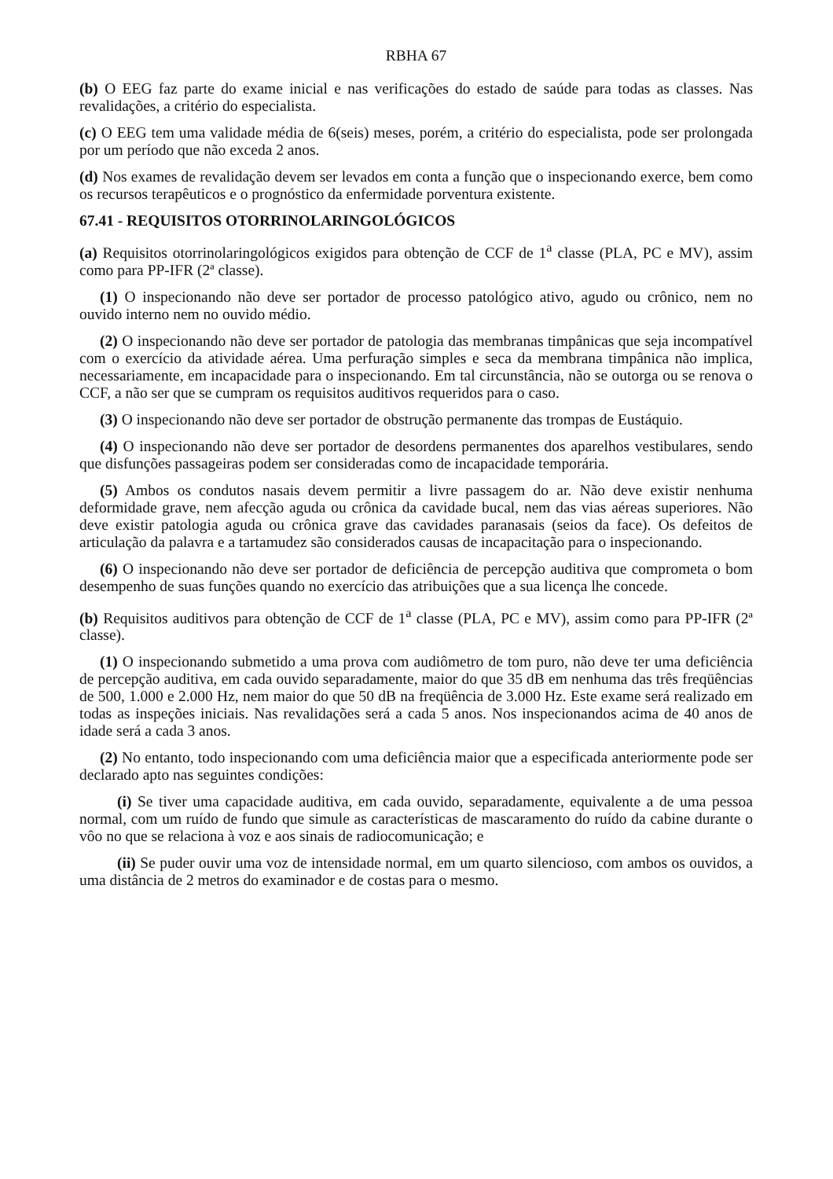RBHA 67
(b) O EEG faz parte do exame inicial e nas verificações do estado de saúde para todas as classes. Nas revalidações, a critério do especialista.
(c) O EEG tem uma validade média de 6(seis) meses, porém, a critério do especialista, pode ser prolongada por um período que não exceda 2 anos.
(d) Nos exames de revalidação devem ser levados em conta a função que o inspecionando exerce, bem como os recursos terapêuticos e o prognóstico da enfermidade porventura existente.
67.41 - REQUISITOS OTORRINOLARINGOLÓGICOS
(a) Requisitos otorrinolaringológicos exigidos para obtenção de CCF de 1<sup>a</sup> classe (PLA, PC e MV), assim como para PP-IFR (2ª classe).
(1) O inspecionando não deve ser portador de processo patológico ativo, agudo ou crônico, nem no ouvido interno nem no ouvido médio.
(2) O inspecionando não deve ser portador de patologia das membranas timpânicas que seja incompatível com o exercício da atividade aérea. Uma perfuração simples e seca da membrana timpânica não implica, necessariamente, em incapacidade para o inspecionando. Em tal circunstância, não se outorga ou se renova o CCF, a não ser que se cumpram os requisitos auditivos requeridos para o caso.
(3) O inspecionando não deve ser portador de obstrução permanente das trompas de Eustáquio.
(4) O inspecionando não deve ser portador de desordens permanentes dos aparelhos vestibulares, sendo que disfunções passageiras podem ser consideradas como de incapacidade temporária.
(5) Ambos os condutos nasais devem permitir a livre passagem do ar. Não deve existir nenhuma deformidade grave, nem afecção aguda ou crônica da cavidade bucal, nem das vias aéreas superiores. Não deve existir patologia aguda ou crônica grave das cavidades paranasais (seios da face). Os defeitos de articulação da palavra e a tartamudez são considerados causas de incapacitação para o inspecionando.
(6) O inspecionando não deve ser portador de deficiência de percepção auditiva que comprometa o bom desempenho de suas funções quando no exercício das atribuições que a sua licença lhe concede.
(b) Requisitos auditivos para obtenção de CCF de 1<sup>a</sup> classe (PLA, PC e MV), assim como para PP-IFR (2ª classe).
(1) O inspecionando submetido a uma prova com audiômetro de tom puro, não deve ter uma deficiência de percepção auditiva, em cada ouvido separadamente, maior do que 35 dB em nenhuma das três freqüências de 500, 1.000 e 2.000 Hz, nem maior do que 50 dB na freqüência de 3.000 Hz. Este exame será realizado em todas as inspeções iniciais. Nas revalidações será a cada 5 anos. Nos inspecionandos acima de 40 anos de idade será a cada 3 anos.
(2) No entanto, todo inspecionando com uma deficiência maior que a especificada anteriormente pode ser declarado apto nas seguintes condições:
(i) Se tiver uma capacidade auditiva, em cada ouvido, separadamente, equivalente a de uma pessoa normal, com um ruído de fundo que simule as características de mascaramento do ruído da cabine durante o vôo no que se relaciona à voz e aos sinais de radiocomunicação; e
(ii) Se puder ouvir uma voz de intensidade normal, em um quarto silencioso, com ambos os ouvidos, a uma distância de 2 metros do examinador e de costas para o mesmo.